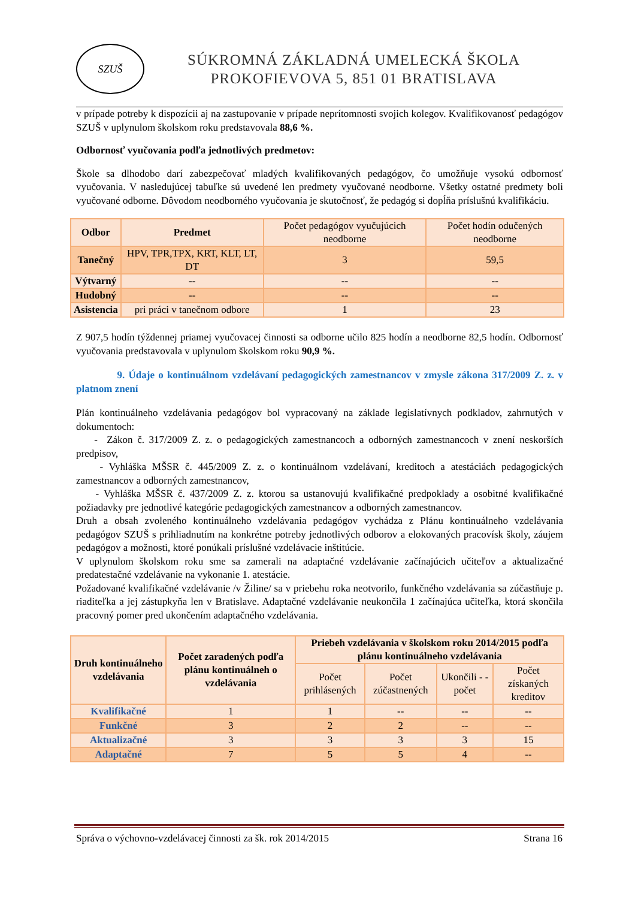SZUŠ
SÚKROMNÁ ZÁKLADNÁ UMELECKÁ ŠKOLA
PROKOFIEVOVA 5, 851 01 BRATISLAVA
v prípade potreby k dispozícii aj na zastupovanie v prípade neprítomnosti svojich kolegov. Kvalifikovanosť pedagógov SZUŠ v uplynulom školskom roku predstavovala 88,6 %.
Odbornosť vyučovania podľa jednotlivých predmetov:
Škole sa dlhodobo darí zabezpečovať mladých kvalifikovaných pedagógov, čo umožňuje vysokú odbornosť vyučovania. V nasledujúcej tabuľke sú uvedené len predmety vyučované neodborne. Všetky ostatné predmety boli vyučované odborne. Dôvodom neodborného vyučovania je skutočnosť, že pedagóg si dopĺňa príslušnú kvalifikáciu.
| Odbor | Predmet | Počet pedagógov vyučujúcich neodborne | Počet hodín odučených neodborne |
| --- | --- | --- | --- |
| Tanečný | HPV, TPR,TPX, KRT, KLT, LT, DT | 3 | 59,5 |
| Výtvarný | -- | -- | -- |
| Hudobný | -- | -- | -- |
| Asistencia | pri práci v tanečnom odbore | 1 | 23 |
Z 907,5 hodín týždennej priamej vyučovacej činnosti sa odborne učilo 825 hodín a neodborne 82,5 hodín. Odbornosť vyučovania predstavovala v uplynulom školskom roku 90,9 %.
9. Údaje o kontinuálnom vzdelávaní pedagogických zamestnancov v zmysle zákona 317/2009 Z. z. v platnom znení
Plán kontinuálneho vzdelávania pedagógov bol vypracovaný na základe legislatívnych podkladov, zahrnutých v dokumentoch:
- Zákon č. 317/2009 Z. z. o pedagogických zamestnancoch a odborných zamestnancoch v znení neskorších predpisov,
- Vyhláška MŠSR č. 445/2009 Z. z. o kontinuálnom vzdelávaní, kreditoch a atestáciách pedagogických zamestnancov a odborných zamestnancov,
- Vyhláška MŠSR č. 437/2009 Z. z. ktorou sa ustanovujú kvalifikačné predpoklady a osobitné kvalifikačné požiadavky pre jednotlivé kategórie pedagogických zamestnancov a odborných zamestnancov.
Druh a obsah zvoleného kontinuálneho vzdelávania pedagógov vychádza z Plánu kontinuálneho vzdelávania pedagógov SZUŠ s prihliadnutím na konkrétne potreby jednotlivých odborov a elokovaných pracovísk školy, záujem pedagógov a možnosti, ktoré ponúkali príslušné vzdelávacie inštitúcie.
V uplynulom školskom roku sme sa zamerali na adaptačné vzdelávanie začínajúcich učiteľov a aktualizačné predatestačné vzdelávanie na vykonanie 1. atestácie.
Požadované kvalifikačné vzdelávanie /v Žiline/ sa v priebehu roka neotvorilo, funkčného vzdelávania sa zúčastňuje p. riaditeľka a jej zástupkyňa len v Bratislave. Adaptačné vzdelávanie neukončila 1 začínajúca učiteľka, ktorá skončila pracovný pomer pred ukončením adaptačného vzdelávania.
| Druh kontinuálneho vzdelávania | Počet zaradených podľa plánu kontinuálneh o vzdelávania | Priebeh vzdelávania v školskom roku 2014/2015 podľa plánu kontinuálneho vzdelávania | | | |
| --- | --- | --- | --- | --- | --- |
| | | Počet prihlásených | Počet zúčastnených | Ukončili - - počet | Počet získaných kreditov |
| Kvalifikačné | 1 | 1 | -- | -- | -- |
| Funkčné | 3 | 2 | 2 | -- | -- |
| Aktualizačné | 3 | 3 | 3 | 3 | 15 |
| Adaptačné | 7 | 5 | 5 | 4 | -- |
Správa o výchovno-vzdelávacej činnosti za šk. rok 2014/2015 Strana 16